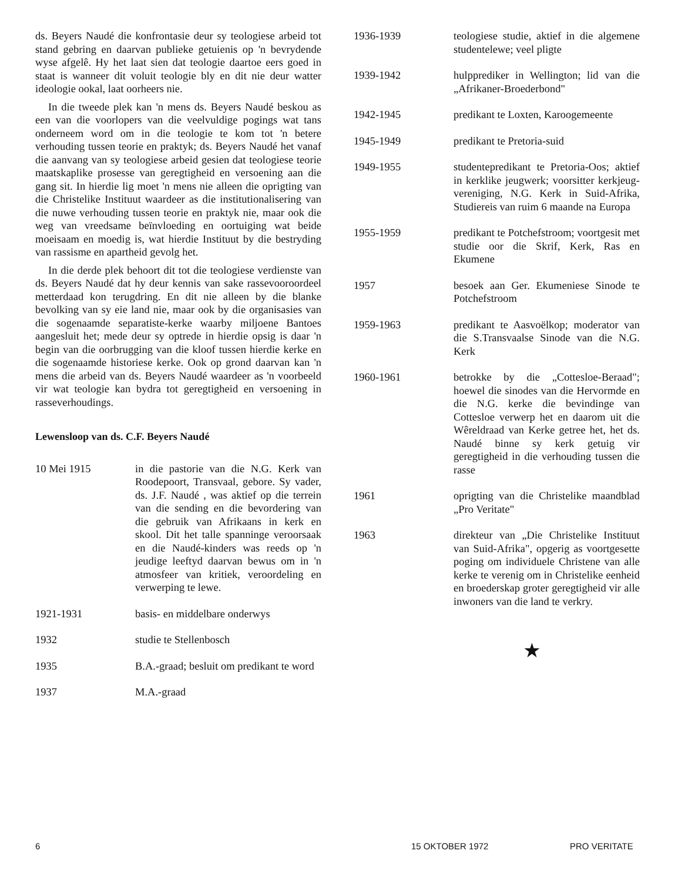ds. Beyers Naudé die konfrontasie deur sy teologiese arbeid tot stand gebring en daarvan publieke getuienis op 'n bevrydende wyse afgelê. Hy het laat sien dat teologie daartoe eers goed in staat is wanneer dit voluit teologie bly en dit nie deur watter ideologie ookal, laat oorheers nie.
In die tweede plek kan 'n mens ds. Beyers Naudé beskou as een van die voorlopers van die veelvuldige pogings wat tans onderneem word om in die teologie te kom tot 'n betere verhouding tussen teorie en praktyk; ds. Beyers Naudé het vanaf die aanvang van sy teologiese arbeid gesien dat teologiese teorie maatskaplike prosesse van geregtigheid en versoening aan die gang sit. In hierdie lig moet 'n mens nie alleen die oprigting van die Christelike Instituut waardeer as die institutionalisering van die nuwe verhouding tussen teorie en praktyk nie, maar ook die weg van vreedsame beïnvloeding en oortuiging wat beide moeisaam en moedig is, wat hierdie Instituut by die bestryding van rassisme en apartheid gevolg het.
In die derde plek behoort dit tot die teologiese verdienste van ds. Beyers Naudé dat hy deur kennis van sake rassevooroordeel metterdaad kon terugdring. En dit nie alleen by die blanke bevolking van sy eie land nie, maar ook by die organisasies van die sogenaamde separatiste-kerke waarby miljoene Bantoes aangesluit het; mede deur sy optrede in hierdie opsig is daar 'n begin van die oorbrugging van die kloof tussen hierdie kerke en die sogenaamde historiese kerke. Ook op grond daarvan kan 'n mens die arbeid van ds. Beyers Naudé waardeer as 'n voorbeeld vir wat teologie kan bydra tot geregtigheid en versoening in rasseverhoudings.
Lewensloop van ds. C.F. Beyers Naudé
| 10 Mei 1915 | in die pastorie van die N.G. Kerk van Roodepoort, Transvaal, gebore. Sy vader, ds. J.F. Naudé , was aktief op die terrein van die sending en die bevordering van die gebruik van Afrikaans in kerk en skool. Dit het talle spanninge veroorsaak en die Naudé-kinders was reeds op 'n jeudige leeftyd daarvan bewus om in 'n atmosfeer van kritiek, veroordeling en verwerping te lewe. |
| 1921-1931 | basis- en middelbare onderwys |
| 1932 | studie te Stellenbosch |
| 1935 | B.A.-graad; besluit om predikant te word |
| 1937 | M.A.-graad |
| 1936-1939 | teologiese studie, aktief in die algemene studentelewe; veel pligte |
| 1939-1942 | hulpprediker in Wellington; lid van die „Afrikaner-Broederbond" |
| 1942-1945 | predikant te Loxten, Karoogemeente |
| 1945-1949 | predikant te Pretoria-suid |
| 1949-1955 | studentepredikant te Pretoria-Oos; aktief in kerklike jeugwerk; voorsitter kerkjeug-vereniging, N.G. Kerk in Suid-Afrika, Studiereis van ruim 6 maande na Europa |
| 1955-1959 | predikant te Potchefstroom; voortgesit met studie oor die Skrif, Kerk, Ras en Ekumene |
| 1957 | besoek aan Ger. Ekumeniese Sinode te Potchefstroom |
| 1959-1963 | predikant te Aasvoëlkop; moderator van die S.Transvaalse Sinode van die N.G. Kerk |
| 1960-1961 | betrokke by die „Cottesloe-Beraad"; hoewel die sinodes van die Hervormde en die N.G. kerke die bevindinge van Cottesloe verwerp het en daarom uit die Wêreldraad van Kerke getree het, het ds. Naudé binne sy kerk getuig vir geregtigheid in die verhouding tussen die rasse |
| 1961 | oprigting van die Christelike maandblad „Pro Veritate" |
| 1963 | direkteur van „Die Christelike Instituut van Suid-Afrika", opgerig as voortgesette poging om individuele Christene van alle kerke te verenig om in Christelike eenheid en broederskap groter geregtigheid vir alle inwoners van die land te verkry. |
★
6 15 OKTOBER 1972 PRO VERITATE